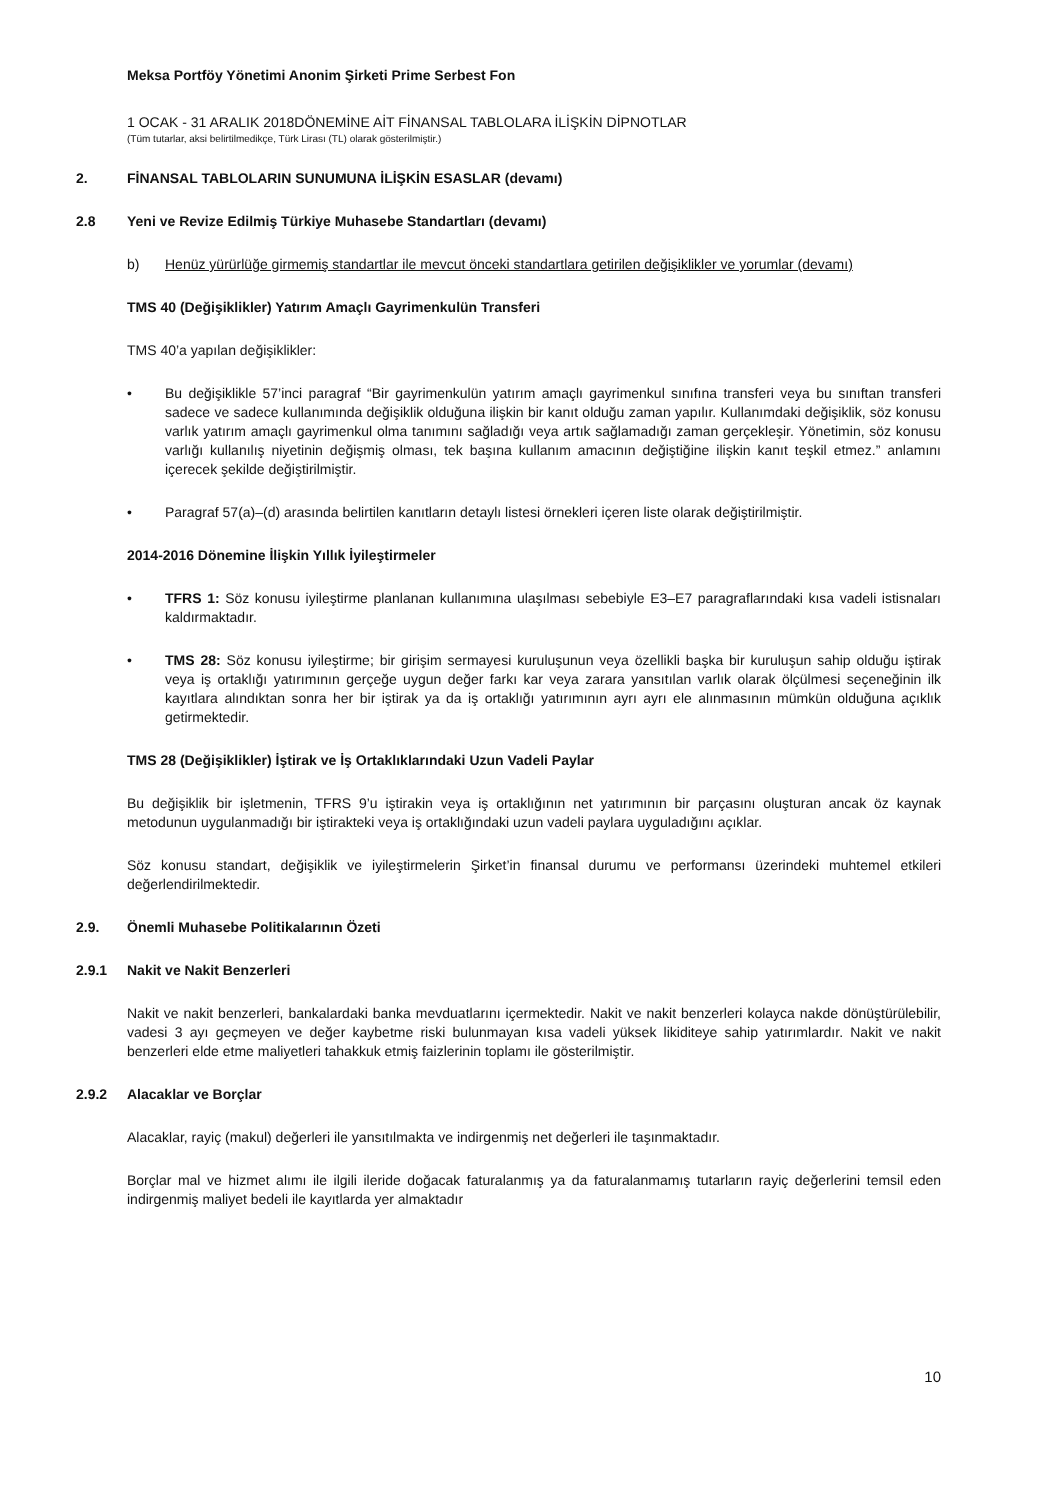Meksa Portföy Yönetimi Anonim Şirketi Prime Serbest Fon
1 OCAK - 31 ARALIK 2018DÖNEMİNE AİT FİNANSAL TABLOLARA İLİŞKİN DİPNOTLAR
(Tüm tutarlar, aksi belirtilmedikçe, Türk Lirası (TL) olarak gösterilmiştir.)
2. FİNANSAL TABLOLARIN SUNUMUNA İLİŞKİN ESASLAR (devamı)
2.8 Yeni ve Revize Edilmiş Türkiye Muhasebe Standartları (devamı)
b) Henüz yürürlüğe girmemiş standartlar ile mevcut önceki standartlara getirilen değişiklikler ve yorumlar (devamı)
TMS 40 (Değişiklikler) Yatırım Amaçlı Gayrimenkulün Transferi
TMS 40’a yapılan değişiklikler:
• Bu değişiklikle 57’inci paragraf “Bir gayrimenkulün yatırım amaçlı gayrimenkul sınıfına transferi veya bu sınıftan transferi sadece ve sadece kullanımında değişiklik olduğuna ilişkin bir kanıt olduğu zaman yapılır. Kullanımdaki değişiklik, söz konusu varlık yatırım amaçlı gayrimenkul olma tanımını sağladığı veya artık sağlamadığı zaman gerçekleşir. Yönetimin, söz konusu varlığı kullanılış niyetinin değişmiş olması, tek başına kullanım amacının değiştiğine ilişkin kanıt teşkil etmez.” anlamını içerecek şekilde değiştirilmiştir.
• Paragraf 57(a)–(d) arasında belirtilen kanıtların detaylı listesi örnekleri içeren liste olarak değiştirilmiştir.
2014-2016 Dönemine İlişkin Yıllık İyileştirmeler
• TFRS 1: Söz konusu iyileştirme planlanan kullanımına ulaşılması sebebiyle E3–E7 paragraflarındaki kısa vadeli istisnaları kaldırmaktadır.
• TMS 28: Söz konusu iyileştirme; bir girişim sermayesi kuruluşunun veya özellikli başka bir kuruluşun sahip olduğu iştirak veya iş ortaklığı yatırımının gerçeğe uygun değer farkı kar veya zarara yansıtılan varlık olarak ölçülmesi seçeneğinin ilk kayıtlara alındıktan sonra her bir iştirak ya da iş ortaklığı yatırımının ayrı ayrı ele alınmasının mümkün olduğuna açıklık getirmektedir.
TMS 28 (Değişiklikler) İştirak ve İş Ortaklıklarındaki Uzun Vadeli Paylar
Bu değişiklik bir işletmenin, TFRS 9’u iştirakin veya iş ortaklığının net yatırımının bir parçasını oluşturan ancak öz kaynak metodunun uygulanmadığı bir iştirakteki veya iş ortaklığındaki uzun vadeli paylara uyguladığını açıklar.
Söz konusu standart, değişiklik ve iyileştirmelerin Şirket’in finansal durumu ve performansı üzerindeki muhtemel etkileri değerlendirilmektedir.
2.9. Önemli Muhasebe Politikalarının Özeti
2.9.1 Nakit ve Nakit Benzerleri
Nakit ve nakit benzerleri, bankalardaki banka mevduatlarını içermektedir. Nakit ve nakit benzerleri kolayca nakde dönüştürülebilir, vadesi 3 ayı geçmeyen ve değer kaybetme riski bulunmayan kısa vadeli yüksek likiditeye sahip yatırımlardır. Nakit ve nakit benzerleri elde etme maliyetleri tahakkuk etmiş faizlerinin toplamı ile gösterilmiştir.
2.9.2 Alacaklar ve Borçlar
Alacaklar, rayiç (makul) değerleri ile yansıtılmakta ve indirgenmiş net değerleri ile taşınmaktadır.
Borçlar mal ve hizmet alımı ile ilgili ileride doğacak faturalanmış ya da faturalanmamış tutarların rayiç değerlerini temsil eden indirgenmiş maliyet bedeli ile kayıtlarda yer almaktadır
10